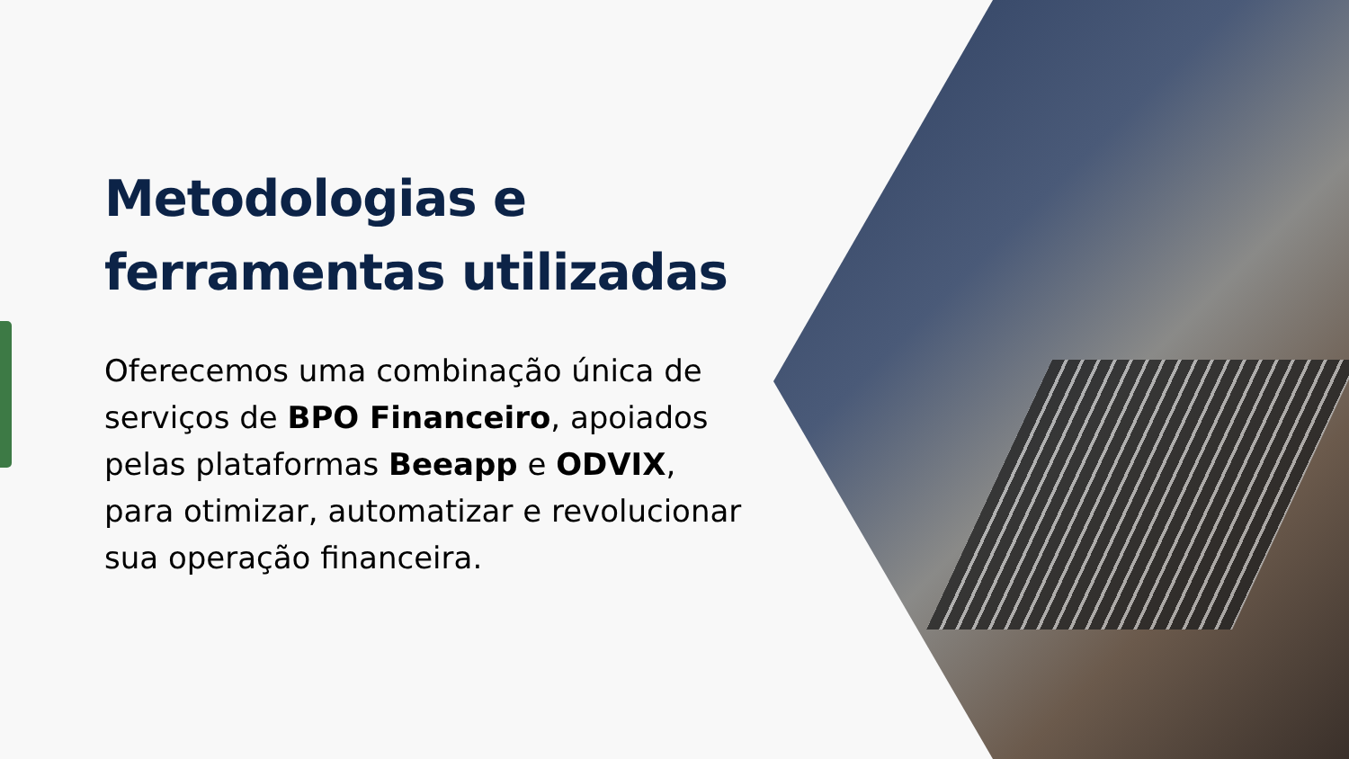Metodologias e ferramentas utilizadas
Oferecemos uma combinação única de serviços de BPO Financeiro, apoiados pelas plataformas Beeapp e ODVIX, para otimizar, automatizar e revolucionar sua operação financeira.